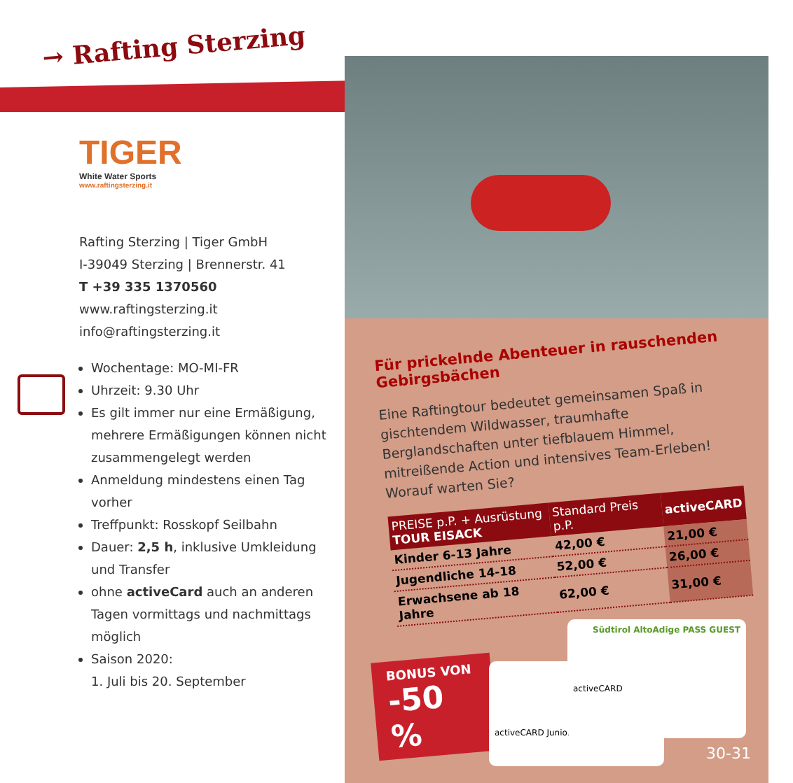→ Rafting Sterzing
TIGER
White Water Sports
www.raftingsterzing.it
Rafting Sterzing | Tiger GmbH
I-39049 Sterzing | Brennerstr. 41
T +39 335 1370560
www.raftingsterzing.it
info@raftingsterzing.it
Wochentage: MO-MI-FR
Uhrzeit: 9.30 Uhr
Es gilt immer nur eine Ermäßigung, mehrere Ermäßigungen können nicht zusammengelegt werden
Anmeldung mindestens einen Tag vorher
Treffpunkt: Rosskopf Seilbahn
Dauer: 2,5 h, inklusive Umkleidung und Transfer
ohne activeCard auch an anderen Tagen vormittags und nachmittags möglich
Saison 2020:
1. Juli bis 20. September
Für prickelnde Abenteuer in rauschenden Gebirgsbächen
Eine Raftingtour bedeutet gemeinsamen Spaß in gischtendem Wildwasser, traumhafte Berglandschaften unter tiefblauem Himmel, mitreißende Action und intensives Team-Erleben! Worauf warten Sie?
| PREISE p.P. + Ausrüstung TOUR EISACK | Standard Preis p.P. | activeCARD |
| --- | --- | --- |
| Kinder 6-13 Jahre | 42,00 € | 21,00 € |
| Jugendliche 14-18 | 52,00 € | 26,00 € |
| Erwachsene ab 18 Jahre | 62,00 € | 31,00 € |
BONUS VON
-50 %
activeCARD Junior
Südtirol AltoAdige PASS GUEST
activeCARD
30-31